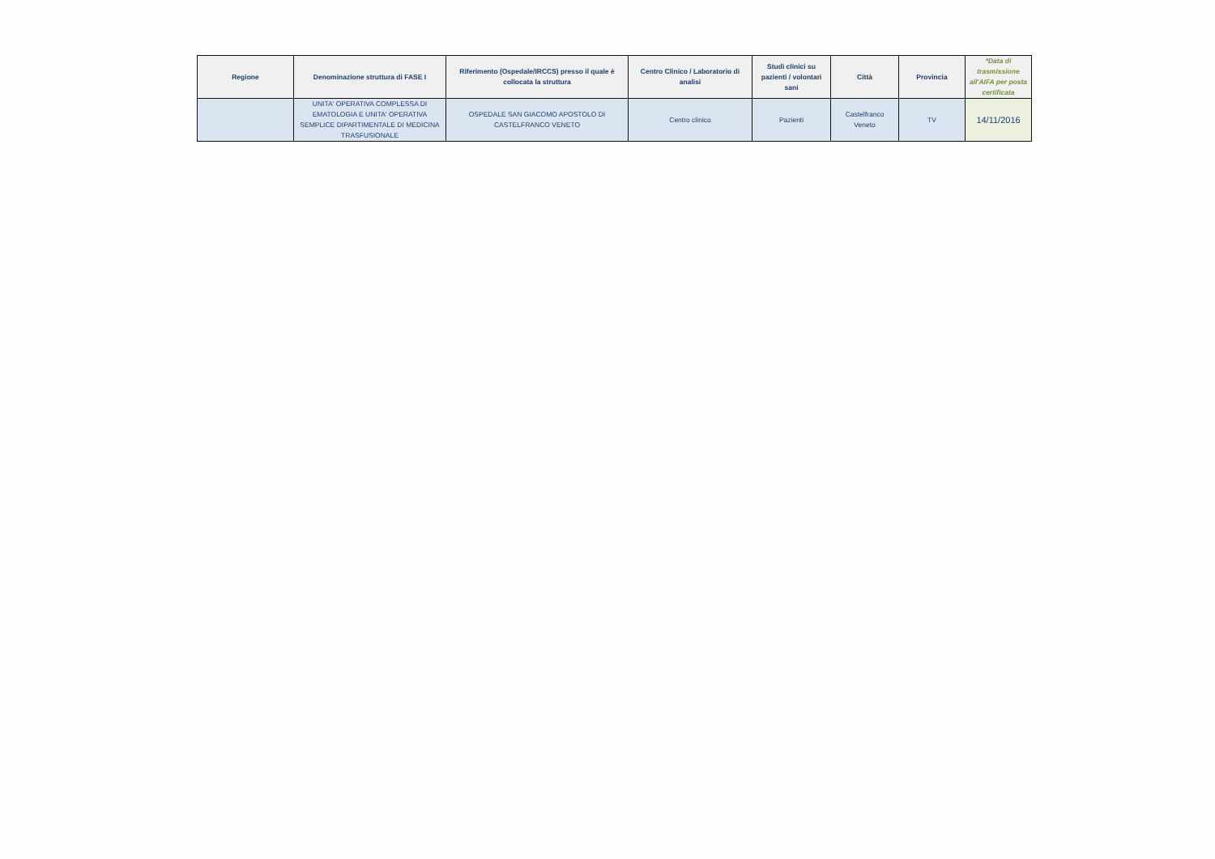| Regione | Denominazione struttura di FASE I | Riferimento (Ospedale/IRCCS) presso il quale è collocata la struttura | Centro Clinico / Laboratorio di analisi | Studi clinici su pazienti / volontari sani | Città | Provincia | *Data di trasmissione all'AIFA per posta certificata |
| --- | --- | --- | --- | --- | --- | --- | --- |
| | UNITA' OPERATIVA COMPLESSA DI EMATOLOGIA E UNITA' OPERATIVA SEMPLICE DIPARTIMENTALE DI MEDICINA TRASFUSIONALE | OSPEDALE SAN GIACOMO APOSTOLO DI CASTELFRANCO VENETO | Centro clinico | Pazienti | Castelfranco Veneto | TV | 14/11/2016 |